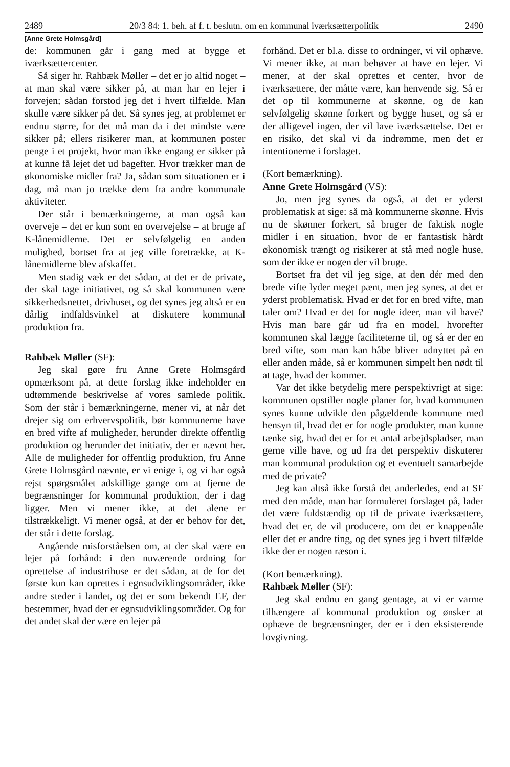2489 20/3 84: 1. beh. af f. t. beslutn. om en kommunal iværksætterpolitik 2490
[Anne Grete Holmsgård]
de: kommunen går i gang med at bygge et iværksættercenter.
Så siger hr. Rahbæk Møller – det er jo altid noget – at man skal være sikker på, at man har en lejer i forvejen; sådan forstod jeg det i hvert tilfælde. Man skulle være sikker på det. Så synes jeg, at problemet er endnu større, for det må man da i det mindste være sikker på; ellers risikerer man, at kommunen poster penge i et projekt, hvor man ikke engang er sikker på at kunne få lejet det ud bagefter. Hvor trækker man de økonomiske midler fra? Ja, sådan som situationen er i dag, må man jo trække dem fra andre kommunale aktiviteter.
Der står i bemærkningerne, at man også kan overveje – det er kun som en overvejelse – at bruge af K-lånemidlerne. Det er selvfølgelig en anden mulighed, bortset fra at jeg ville foretrække, at K-lånemidlerne blev afskaffet.
Men stadig væk er det sådan, at det er de private, der skal tage initiativet, og så skal kommunen være sikkerhedsnettet, drivhuset, og det synes jeg altså er en dårlig indfaldsvinkel at diskutere kommunal produktion fra.
Rahbæk Møller (SF):
Jeg skal gøre fru Anne Grete Holmsgård opmærksom på, at dette forslag ikke indeholder en udtømmende beskrivelse af vores samlede politik. Som der står i bemærkningerne, mener vi, at når det drejer sig om erhvervspolitik, bør kommunerne have en bred vifte af muligheder, herunder direkte offentlig produktion og herunder det initiativ, der er nævnt her. Alle de muligheder for offentlig produktion, fru Anne Grete Holmsgård nævnte, er vi enige i, og vi har også rejst spørgsmålet adskillige gange om at fjerne de begrænsninger for kommunal produktion, der i dag ligger. Men vi mener ikke, at det alene er tilstrækkeligt. Vi mener også, at der er behov for det, der står i dette forslag.
Angående misforståelsen om, at der skal være en lejer på forhånd: i den nuværende ordning for oprettelse af industrihuse er det sådan, at de for det første kun kan oprettes i egnsudviklingsområder, ikke andre steder i landet, og det er som bekendt EF, der bestemmer, hvad der er egnsudviklingsområder. Og for det andet skal der være en lejer på
forhånd. Det er bl.a. disse to ordninger, vi vil ophæve. Vi mener ikke, at man behøver at have en lejer. Vi mener, at der skal oprettes et center, hvor de iværksættere, der måtte være, kan henvende sig. Så er det op til kommunerne at skønne, og de kan selvfølgelig skønne forkert og bygge huset, og så er der alligevel ingen, der vil lave iværksættelse. Det er en risiko, det skal vi da indrømme, men det er intentionerne i forslaget.
(Kort bemærkning).
Anne Grete Holmsgård (VS):
Jo, men jeg synes da også, at det er yderst problematisk at sige: så må kommunerne skønne. Hvis nu de skønner forkert, så bruger de faktisk nogle midler i en situation, hvor de er fantastisk hårdt økonomisk trængt og risikerer at stå med nogle huse, som der ikke er nogen der vil bruge.
Bortset fra det vil jeg sige, at den dér med den brede vifte lyder meget pænt, men jeg synes, at det er yderst problematisk. Hvad er det for en bred vifte, man taler om? Hvad er det for nogle ideer, man vil have? Hvis man bare går ud fra en model, hvorefter kommunen skal lægge faciliteterne til, og så er der en bred vifte, som man kan håbe bliver udnyttet på en eller anden måde, så er kommunen simpelt hen nødt til at tage, hvad der kommer.
Var det ikke betydelig mere perspektivrigt at sige: kommunen opstiller nogle planer for, hvad kommunen synes kunne udvikle den pågældende kommune med hensyn til, hvad det er for nogle produkter, man kunne tænke sig, hvad det er for et antal arbejdspladser, man gerne ville have, og ud fra det perspektiv diskuterer man kommunal produktion og et eventuelt samarbejde med de private?
Jeg kan altså ikke forstå det anderledes, end at SF med den måde, man har formuleret forslaget på, lader det være fuldstændig op til de private iværksættere, hvad det er, de vil producere, om det er knappenåle eller det er andre ting, og det synes jeg i hvert tilfælde ikke der er nogen ræson i.
(Kort bemærkning).
Rahbæk Møller (SF):
Jeg skal endnu en gang gentage, at vi er varme tilhængere af kommunal produktion og ønsker at ophæve de begrænsninger, der er i den eksisterende lovgivning.